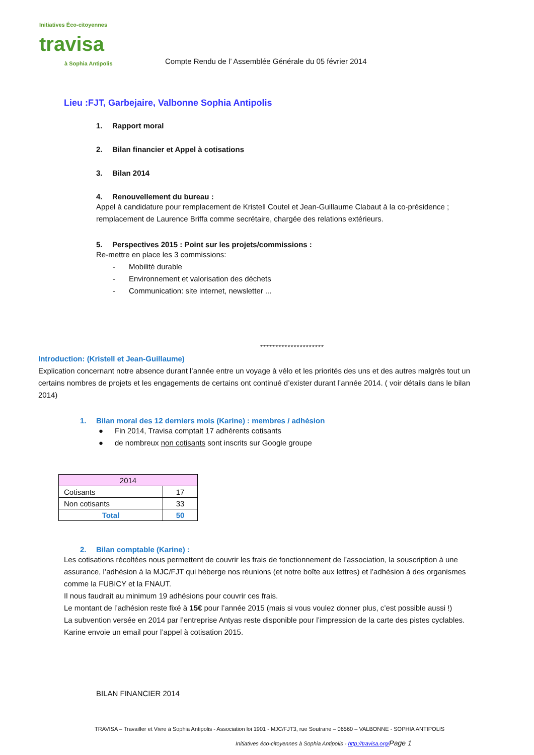Initiatives Éco-citoyennes
travisa
à Sophia Antipolis
Compte Rendu de l’ Assemblée Générale du 05 février 2014
Lieu :FJT, Garbejaire, Valbonne Sophia Antipolis
1. Rapport moral
2. Bilan financier et Appel à cotisations
3. Bilan 2014
4. Renouvellement du bureau :
Appel à candidature pour remplacement de Kristell Coutel et Jean-Guillaume Clabaut à la co-présidence ;
remplacement de Laurence Briffa comme secrétaire, chargée des relations extérieurs.
5. Perspectives 2015 : Point sur les projets/commissions :
Re-mettre en place les 3 commissions:
- Mobilité durable
- Environnement et valorisation des déchets
- Communication: site internet, newsletter ...
*********************
Introduction: (Kristell et Jean-Guillaume)
Explication concernant notre absence durant l’année entre un voyage à vélo et les priorités des uns et des autres malgrès tout un certains nombres de projets et les engagements de certains ont continué d’exister durant l’année 2014. ( voir détails dans le bilan 2014)
1. Bilan moral des 12 derniers mois (Karine) : membres / adhésion
● Fin 2014, Travisa comptait 17 adhérents cotisants
● de nombreux non cotisants sont inscrits sur Google groupe
| 2014 | |
| --- | --- |
| Cotisants | 17 |
| Non cotisants | 33 |
| Total | 50 |
2. Bilan comptable (Karine) :
Les cotisations récoltées nous permettent de couvrir les frais de fonctionnement de l’association, la souscription à une assurance, l’adhésion à la MJC/FJT qui héberge nos réunions (et notre boîte aux lettres) et l’adhésion à des organismes comme la FUBICY et la FNAUT.
Il nous faudrait au minimum 19 adhésions pour couvrir ces frais.
Le montant de l’adhésion reste fixé à 15€ pour l’année 2015 (mais si vous voulez donner plus, c’est possible aussi !)
La subvention versée en 2014 par l’entreprise Antyas reste disponible pour l’impression de la carte des pistes cyclables.
Karine envoie un email pour l’appel à cotisation 2015.
BILAN FINANCIER 2014
TRAVISA – Travailler et Vivre à Sophia Antipolis - Association loi 1901 - MJC/FJT3, rue Soutrane – 06560 – VALBONNE - SOPHIA ANTIPOLIS
Initiatives éco-citoyennes à Sophia Antipolis - http://travisa.org/Page 1